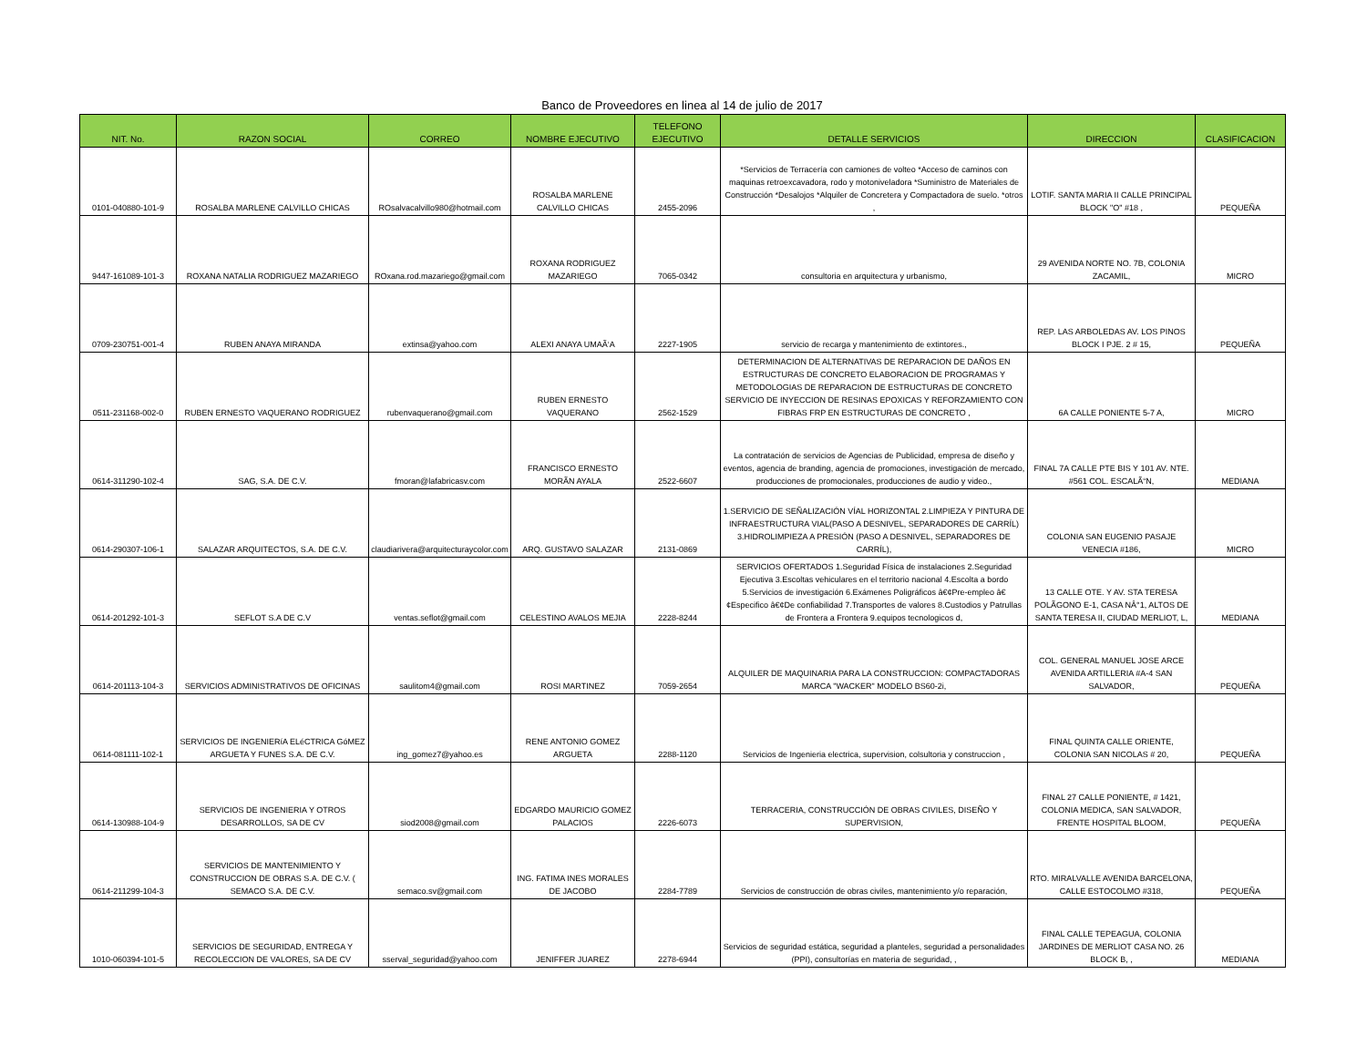Banco de Proveedores en linea al 14 de julio de 2017
| NIT. No. | RAZON SOCIAL | CORREO | NOMBRE EJECUTIVO | TELEFONO EJECUTIVO | DETALLE SERVICIOS | DIRECCION | CLASIFICACION |
| --- | --- | --- | --- | --- | --- | --- | --- |
| 0101-040880-101-9 | ROSALBA MARLENE CALVILLO CHICAS | ROsalvacalvillo980@hotmail.com | ROSALBA MARLENE CALVILLO CHICAS | 2455-2096 | *Servicios de Terracería con camiones de volteo *Acceso de caminos con maquinas retroexcavadora, rodo y motoniveladora *Suministro de Materiales de Construcción *Desalojos *Alquiler de Concretera y Compactadora de suelo. *otros , | LOTIF. SANTA MARIA II CALLE PRINCIPAL BLOCK "O" #18 , | PEQUEÑA |
| 9447-161089-101-3 | ROXANA NATALIA RODRIGUEZ MAZARIEGO | ROxana.rod.mazariego@gmail.com | ROXANA RODRIGUEZ MAZARIEGO | 7065-0342 | consultoria en arquitectura y urbanismo, | 29 AVENIDA NORTE NO. 7B, COLONIA ZACAMIL, | MICRO |
| 0709-230751-001-4 | RUBEN ANAYA MIRANDA | extinsa@yahoo.com | ALEXI ANAYA UMAÃ‘A | 2227-1905 | servicio de recarga y mantenimiento de extintores., | REP. LAS ARBOLEDAS AV. LOS PINOS BLOCK I PJE. 2 # 15, | PEQUEÑA |
| 0511-231168-002-0 | RUBEN ERNESTO VAQUERANO RODRIGUEZ | rubenvaquerano@gmail.com | RUBEN ERNESTO VAQUERANO | 2562-1529 | DETERMINACION DE ALTERNATIVAS DE REPARACION DE DAÑOS EN ESTRUCTURAS DE CONCRETO ELABORACION DE PROGRAMAS Y METODOLOGIAS DE REPARACION DE ESTRUCTURAS DE CONCRETO SERVICIO DE INYECCION DE RESINAS EPOXICAS Y REFORZAMIENTO CON FIBRAS FRP EN ESTRUCTURAS DE CONCRETO , | 6A CALLE PONIENTE 5-7 A, | MICRO |
| 0614-311290-102-4 | SAG, S.A. DE C.V. | fmoran@lafabricasv.com | FRANCISCO ERNESTO MORÃN AYALA | 2522-6607 | La contratación de servicios de Agencias de Publicidad, empresa de diseño y eventos, agencia de branding, agencia de promociones, investigación de mercado, producciones de promocionales, producciones de audio y video., | FINAL 7A CALLE PTE BIS Y 101 AV. NTE. #561 COL. ESCALÃ“N, | MEDIANA |
| 0614-290307-106-1 | SALAZAR ARQUITECTOS, S.A. DE C.V. | claudiarivera@arquitecturaycolor.com | ARQ. GUSTAVO SALAZAR | 2131-0869 | 1.SERVICIO DE SEÑALIZACIÓN VÍAL HORIZONTAL 2.LIMPIEZA Y PINTURA DE INFRAESTRUCTURA VIAL(PASO A DESNIVEL, SEPARADORES DE CARRÍL) 3.HIDROLIMPIEZA A PRESIÓN (PASO A DESNIVEL, SEPARADORES DE CARRÍL), | COLONIA SAN EUGENIO PASAJE VENECIA #186, | MICRO |
| 0614-201292-101-3 | SEFLOT S.A DE C.V | ventas.seflot@gmail.com | CELESTINO AVALOS MEJIA | 2228-8244 | SERVICIOS OFERTADOS 1.Seguridad Física de instalaciones 2.Seguridad Ejecutiva 3.Escoltas vehiculares en el territorio nacional 4.Escolta a bordo 5.Servicios de investigación 6.Exámenes Poligráficos â€¢Pre-empleo â€¢Especifico â€¢De confiabilidad 7.Transportes de valores 8.Custodios y Patrullas de Frontera a Frontera 9.equipos tecnologicos d, | 13 CALLE OTE. Y AV. STA TERESA POLÃGONO E-1, CASA NÂ°1, ALTOS DE SANTA TERESA II, CIUDAD MERLIOT, L, | MEDIANA |
| 0614-201113-104-3 | SERVICIOS ADMINISTRATIVOS DE OFICINAS | saulitom4@gmail.com | ROSI MARTINEZ | 7059-2654 | ALQUILER DE MAQUINARIA PARA LA CONSTRUCCION: COMPACTADORAS MARCA "WACKER" MODELO BS60-2i, | COL. GENERAL MANUEL JOSE ARCE AVENIDA ARTILLERIA #A-4 SAN SALVADOR, | PEQUEÑA |
| 0614-081111-102-1 | SERVICIOS DE INGENIERíA ELéCTRICA GóMEZ ARGUETA Y FUNES S.A. DE C.V. | ing_gomez7@yahoo.es | RENE ANTONIO GOMEZ ARGUETA | 2288-1120 | Servicios de Ingenieria electrica, supervision, colsultoria y construccion , | FINAL QUINTA CALLE ORIENTE, COLONIA SAN NICOLAS # 20, | PEQUEÑA |
| 0614-130988-104-9 | SERVICIOS DE INGENIERIA Y OTROS DESARROLLOS, SA DE CV | siod2008@gmail.com | EDGARDO MAURICIO GOMEZ PALACIOS | 2226-6073 | TERRACERIA, CONSTRUCCIÓN DE OBRAS CIVILES, DISEÑO Y SUPERVISION, | FINAL 27 CALLE PONIENTE, # 1421, COLONIA MEDICA, SAN SALVADOR, FRENTE HOSPITAL BLOOM, | PEQUEÑA |
| 0614-211299-104-3 | SERVICIOS DE MANTENIMIENTO Y CONSTRUCCION DE OBRAS S.A. DE C.V. ( SEMACO S.A. DE C.V. | semaco.sv@gmail.com | ING. FATIMA INES MORALES DE JACOBO | 2284-7789 | Servicios de construcción de obras civiles, mantenimiento y/o reparación, | RTO. MIRALVALLE AVENIDA BARCELONA, CALLE ESTOCOLMO #318, | PEQUEÑA |
| 1010-060394-101-5 | SERVICIOS DE SEGURIDAD, ENTREGA Y RECOLECCION DE VALORES, SA DE CV | sserval_seguridad@yahoo.com | JENIFFER JUAREZ | 2278-6944 | Servicios de seguridad estática, seguridad a planteles, seguridad a personalidades (PPI), consultorías en materia de seguridad, , | FINAL CALLE TEPEAGUA, COLONIA JARDINES DE MERLIOT CASA NO. 26 BLOCK B, , | MEDIANA |